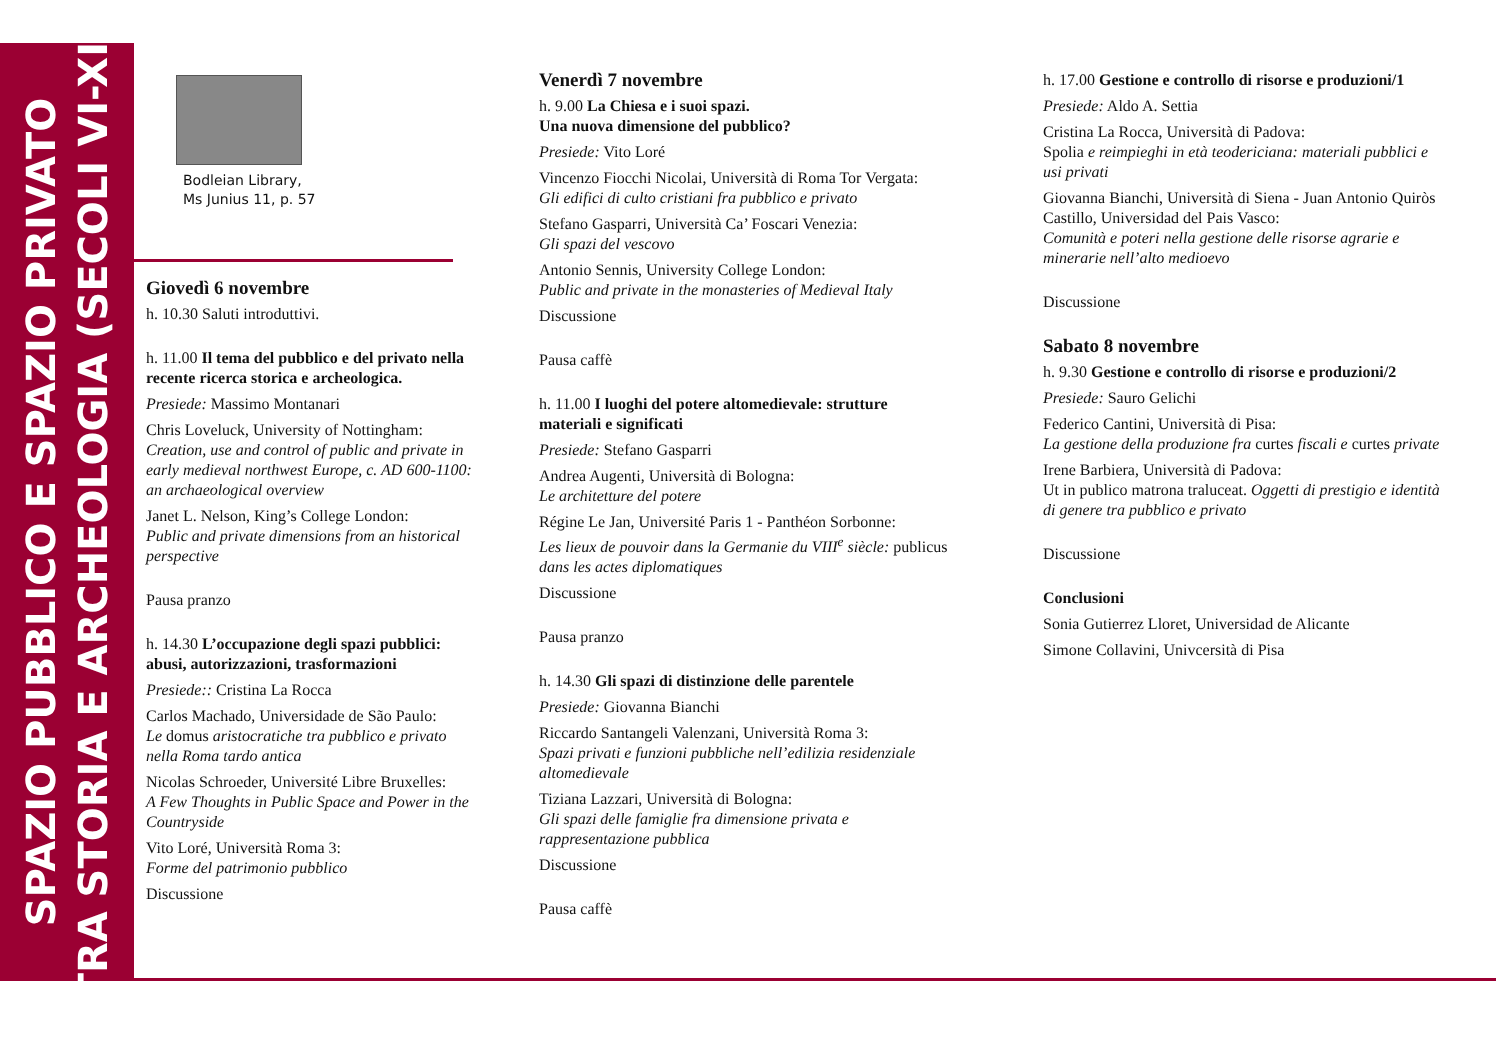SPAZIO PUBBLICO E SPAZIO PRIVATO
TRA STORIA E ARCHEOLOGIA (SECOLI VI-XI)
Bodleian Library,
Ms Junius 11, p. 57
Giovedì 6 novembre
h. 10.30 Saluti introduttivi.
h. 11.00 Il tema del pubblico e del privato nella recente ricerca storica e archeologica.
Presiede: Massimo Montanari
Chris Loveluck, University of Nottingham:
Creation, use and control of public and private in early medieval northwest Europe, c. AD 600-1100: an archaeological overview
Janet L. Nelson, King’s College London:
Public and private dimensions from an historical perspective
Pausa pranzo
h. 14.30 L’occupazione degli spazi pubblici: abusi, autorizzazioni, trasformazioni
Presiede:: Cristina La Rocca
Carlos Machado, Universidade de São Paulo:
Le domus aristocratiche tra pubblico e privato nella Roma tardo antica
Nicolas Schroeder, Université Libre Bruxelles:
A Few Thoughts in Public Space and Power in the Countryside
Vito Loré, Università Roma 3:
Forme del patrimonio pubblico
Discussione
Venerdì 7 novembre
h. 9.00 La Chiesa e i suoi spazi.
Una nuova dimensione del pubblico?
Presiede: Vito Loré
Vincenzo Fiocchi Nicolai, Università di Roma Tor Vergata:
Gli edifici di culto cristiani fra pubblico e privato
Stefano Gasparri, Università Ca’ Foscari Venezia:
Gli spazi del vescovo
Antonio Sennis, University College London:
Public and private in the monasteries of Medieval Italy
Discussione
Pausa caffè
h. 11.00 I luoghi del potere altomedievale: strutture materiali e significati
Presiede: Stefano Gasparri
Andrea Augenti, Università di Bologna:
Le architetture del potere
Régine Le Jan, Université Paris 1 - Panthéon Sorbonne:
Les lieux de pouvoir dans la Germanie du VIII<sup>e</sup> siècle: publicus dans les actes diplomatiques
Discussione
Pausa pranzo
h. 14.30 Gli spazi di distinzione delle parentele
Presiede: Giovanna Bianchi
Riccardo Santangeli Valenzani, Università Roma 3:
Spazi privati e funzioni pubbliche nell’edilizia residenziale altomedievale
Tiziana Lazzari, Università di Bologna:
Gli spazi delle famiglie fra dimensione privata e rappresentazione pubblica
Discussione
Pausa caffè
h. 17.00 Gestione e controllo di risorse e produzioni/1
Presiede: Aldo A. Settia
Cristina La Rocca, Università di Padova:
Spolia e reimpieghi in età teodericiana: materiali pubblici e usi privati
Giovanna Bianchi, Università di Siena - Juan Antonio Quiròs Castillo, Universidad del Pais Vasco:
Comunità e poteri nella gestione delle risorse agrarie e minerarie nell’alto medioevo
Discussione
Sabato 8 novembre
h. 9.30 Gestione e controllo di risorse e produzioni/2
Presiede: Sauro Gelichi
Federico Cantini, Università di Pisa:
La gestione della produzione fra curtes fiscali e curtes private
Irene Barbiera, Università di Padova:
Ut in publico matrona traluceat. Oggetti di prestigio e identità di genere tra pubblico e privato
Discussione
Conclusioni
Sonia Gutierrez Lloret, Universidad de Alicante
Simone Collavini, Univcersità di Pisa